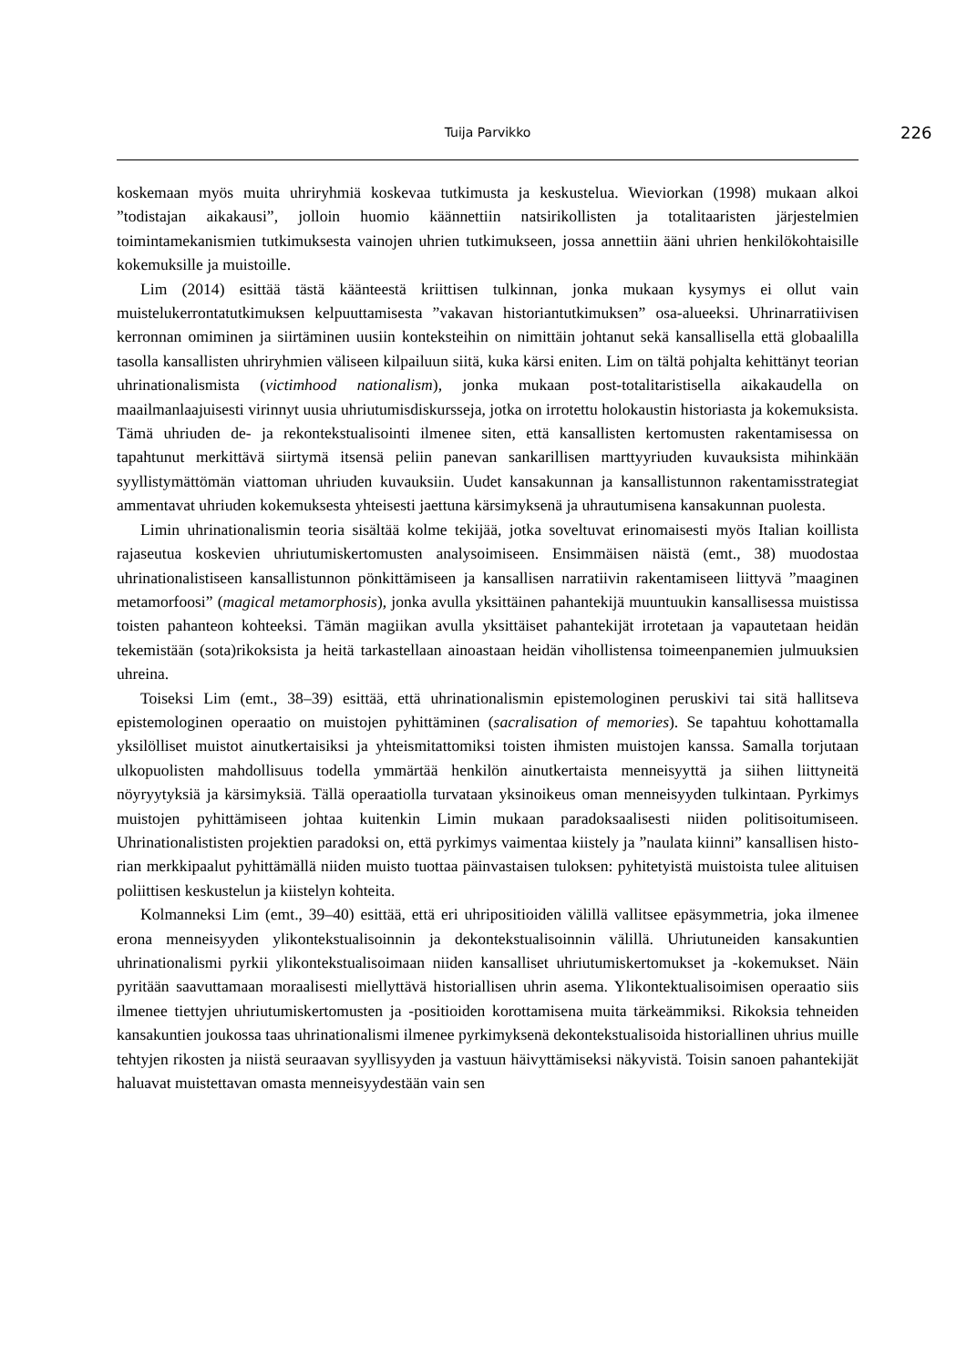Tuija Parvikko 226
koskemaan myös muita uhriryhmiä koskevaa tutkimusta ja keskustelua. Wieviorkan (1998) mukaan alkoi ”todistajan aikakausi”, jolloin huomio käännettiin natsirikollisten ja totalitaaris­ten järjestelmien toimintamekanismien tutkimuksesta vainojen uhrien tutkimukseen, jossa an­nettiin ääni uhrien henkilökohtaisille kokemuksille ja muistoille.
Lim (2014) esittää tästä käänteestä kriittisen tulkinnan, jonka mukaan kysymys ei ollut vain muistelukerrontatutkimuksen kelpuuttamisesta ”vakavan historiantutkimuksen” osa-alueeksi. Uhrinarratiivisen kerronnan omiminen ja siirtäminen uusiin konteksteihin on nimittäin joh­tanut sekä kansallisella että globaalilla tasolla kansallisten uhriryhmien väliseen kilpailuun sii­tä, kuka kärsi eniten. Lim on tältä pohjalta kehittänyt teorian uhrinationalismista (victimhood nationalism), jonka mukaan post-totalitaristisella aikakaudella on maailmanlaajuisesti virinnyt uusia uhriutumisdiskursseja, jotka on irrotettu holokaustin historiasta ja kokemuksista. Tämä uhriuden de- ja rekontekstualisointi ilmenee siten, että kansallisten kertomusten rakentamisessa on tapahtunut merkittävä siirtymä itsensä peliin panevan sankarillisen marttyyriuden kuvauk­sista mihinkään syyllistymättömän viattoman uhriuden kuvauksiin. Uudet kansakunnan ja kansallistunnon rakentamisstrategiat ammentavat uhriuden kokemuksesta yhteisesti jaettuna kärsimyksenä ja uhrautumisena kansakunnan puolesta.
Limin uhrinationalismin teoria sisältää kolme tekijää, jotka soveltuvat erinomaisesti myös Italian koillista rajaseutua koskevien uhriutumiskertomusten analysoimiseen. Ensimmäisen näistä (emt., 38) muodostaa uhrinationalistiseen kansallistunnon pönkittämiseen ja kansallisen narratiivin rakentamiseen liittyvä ”maaginen metamorfoosi” (magical metamorphosis), jonka avulla yksittäinen pahantekijä muuntuukin kansallisessa muistissa toisten pahanteon kohteek­si. Tämän magiikan avulla yksittäiset pahantekijät irrotetaan ja vapautetaan heidän tekemis­tään (sota)rikoksista ja heitä tarkastellaan ainoastaan heidän vihollistensa toimeenpanemien julmuuksien uhreina.
Toiseksi Lim (emt., 38–39) esittää, että uhrinationalismin epistemologinen peruskivi tai sitä hallitseva epistemologinen operaatio on muistojen pyhittäminen (sacralisation of memories). Se tapahtuu kohottamalla yksilölliset muistot ainutkertaisiksi ja yhteismitattomiksi toisten ihmis­ten muistojen kanssa. Samalla torjutaan ulkopuolisten mahdollisuus todella ymmärtää henkilön ainutkertaista menneisyyttä ja siihen liittyneitä nöyryytyksiä ja kärsimyksiä. Tällä operaatiolla turvataan yksinoikeus oman menneisyyden tulkintaan. Pyrkimys muistojen pyhittämiseen joh­taa kuitenkin Limin mukaan paradoksaalisesti niiden politisoitumiseen. Uhrinationalististen projektien paradoksi on, että pyrkimys vaimentaa kiistely ja ”naulata kiinni” kansallisen histo­rian merkkipaalut pyhittämällä niiden muisto tuottaa päinvastaisen tuloksen: pyhitetyistä muis­toista tulee alituisen poliittisen keskustelun ja kiistelyn kohteita.
Kolmanneksi Lim (emt., 39–40) esittää, että eri uhripositioiden välillä vallitsee epäsymmet­ria, joka ilmenee erona menneisyyden ylikontekstualisoinnin ja dekontekstualisoinnin välillä. Uhriutuneiden kansakuntien uhrinationalismi pyrkii ylikontekstualisoimaan niiden kansalliset uhriutumiskertomukset ja -kokemukset. Näin pyritään saavuttamaan moraalisesti miellyttävä historiallisen uhrin asema. Ylikontektualisoimisen operaatio siis ilmenee tiettyjen uhriutumis­kertomusten ja -positioiden korottamisena muita tärkeämmiksi. Rikoksia tehneiden kansakun­tien joukossa taas uhrinationalismi ilmenee pyrkimyksenä dekontekstualisoida historiallinen uhrius muille tehtyjen rikosten ja niistä seuraavan syyllisyyden ja vastuun häivyttämiseksi nä­kyvistä. Toisin sanoen pahantekijät haluavat muistettavan omasta menneisyydestään vain sen